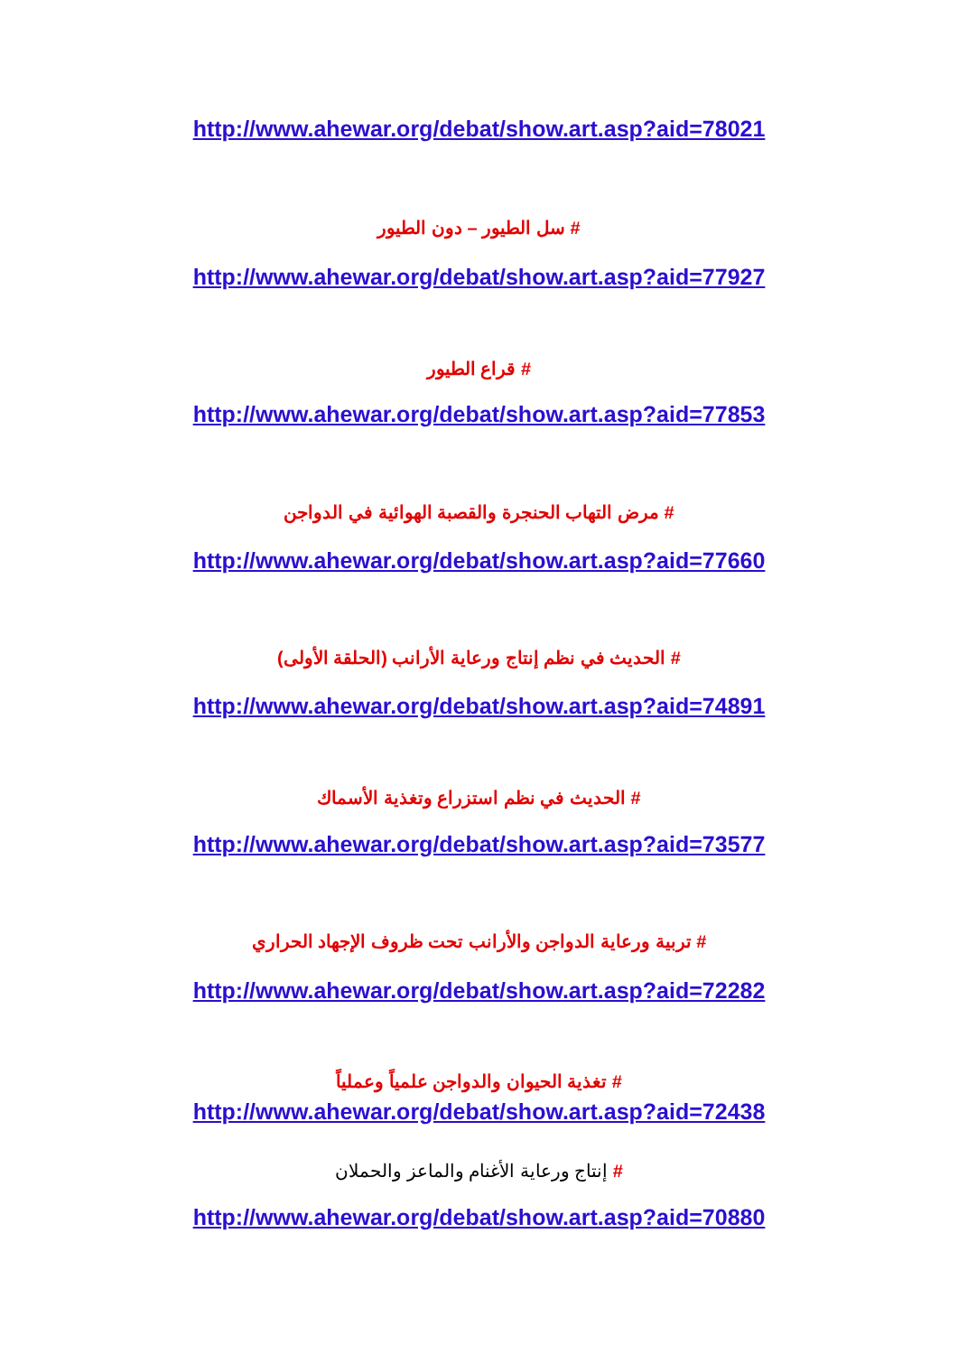http://www.ahewar.org/debat/show.art.asp?aid=78021
# سل الطيور – دون الطيور
http://www.ahewar.org/debat/show.art.asp?aid=77927
# قراع الطيور
http://www.ahewar.org/debat/show.art.asp?aid=77853
# مرض التهاب الحنجرة والقصبة الهوائية في الدواجن
http://www.ahewar.org/debat/show.art.asp?aid=77660
# الحديث في نظم إنتاج ورعاية الأرانب (الحلقة الأولى)
http://www.ahewar.org/debat/show.art.asp?aid=74891
# الحديث في نظم استزراع وتغذية الأسماك
http://www.ahewar.org/debat/show.art.asp?aid=73577
# تربية ورعاية الدواجن والأرانب تحت ظروف الإجهاد الحراري
http://www.ahewar.org/debat/show.art.asp?aid=72282
# تغذية الحيوان والدواجن علمياً وعملياً
http://www.ahewar.org/debat/show.art.asp?aid=72438
# إنتاج ورعاية الأغنام والماعز والحملان
http://www.ahewar.org/debat/show.art.asp?aid=70880